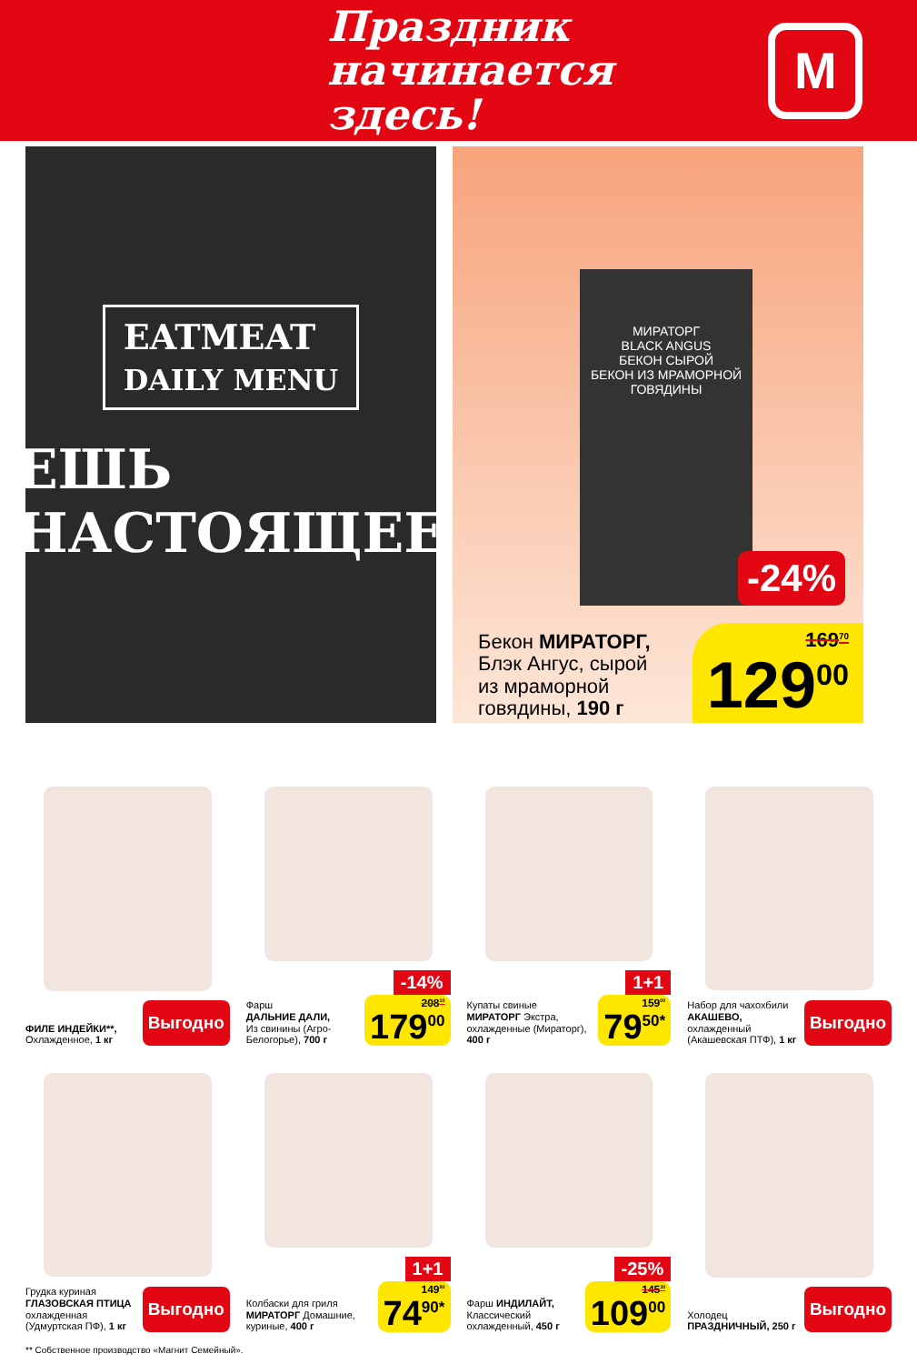Праздник
начинается здесь!
М
EATMEAT
DAILY MENU
ЕШЬ
НАСТОЯЩЕЕ
МИРАТОРГ
BLACK ANGUS
БЕКОН СЫРОЙ
БЕКОН ИЗ МРАМОРНОЙ ГОВЯДИНЫ
-24%
Бекон МИРАТОРГ,
Блэк Ангус, сырой
из мраморной
говядины, 190 г
169<sup>70</sup>
129<sup>00</sup>
ФИЛЕ ИНДЕЙКИ**,
Охлажденное, 1 кг
Выгодно
-14%
Фарш
ДАЛЬНИЕ ДАЛИ,
Из свинины (Агро-Белогорье), 700 г
208<sup>10</sup>
179<sup>00</sup>
1+1
Купаты свиные
МИРАТОРГ Экстра, охлажденные (Мираторг), 400 г
159<sup>00</sup>
79<sup>50*</sup>
Набор для чахохбили АКАШЕВО, охлажденный (Акашевская ПТФ), 1 кг
Выгодно
Грудка куриная ГЛАЗОВСКАЯ ПТИЦА охлажденная (Удмуртская ПФ), 1 кг
Выгодно
1+1
Колбаски для гриля МИРАТОРГ Домашние, куриные, 400 г
149<sup>80</sup>
74<sup>90*</sup>
-25%
Фарш ИНДИЛАЙТ, Классический охлажденный, 450 г
145<sup>30</sup>
109<sup>00</sup>
Холодец ПРАЗДНИЧНЫЙ, 250 г
Выгодно
** Собственное производство «Магнит Семейный».